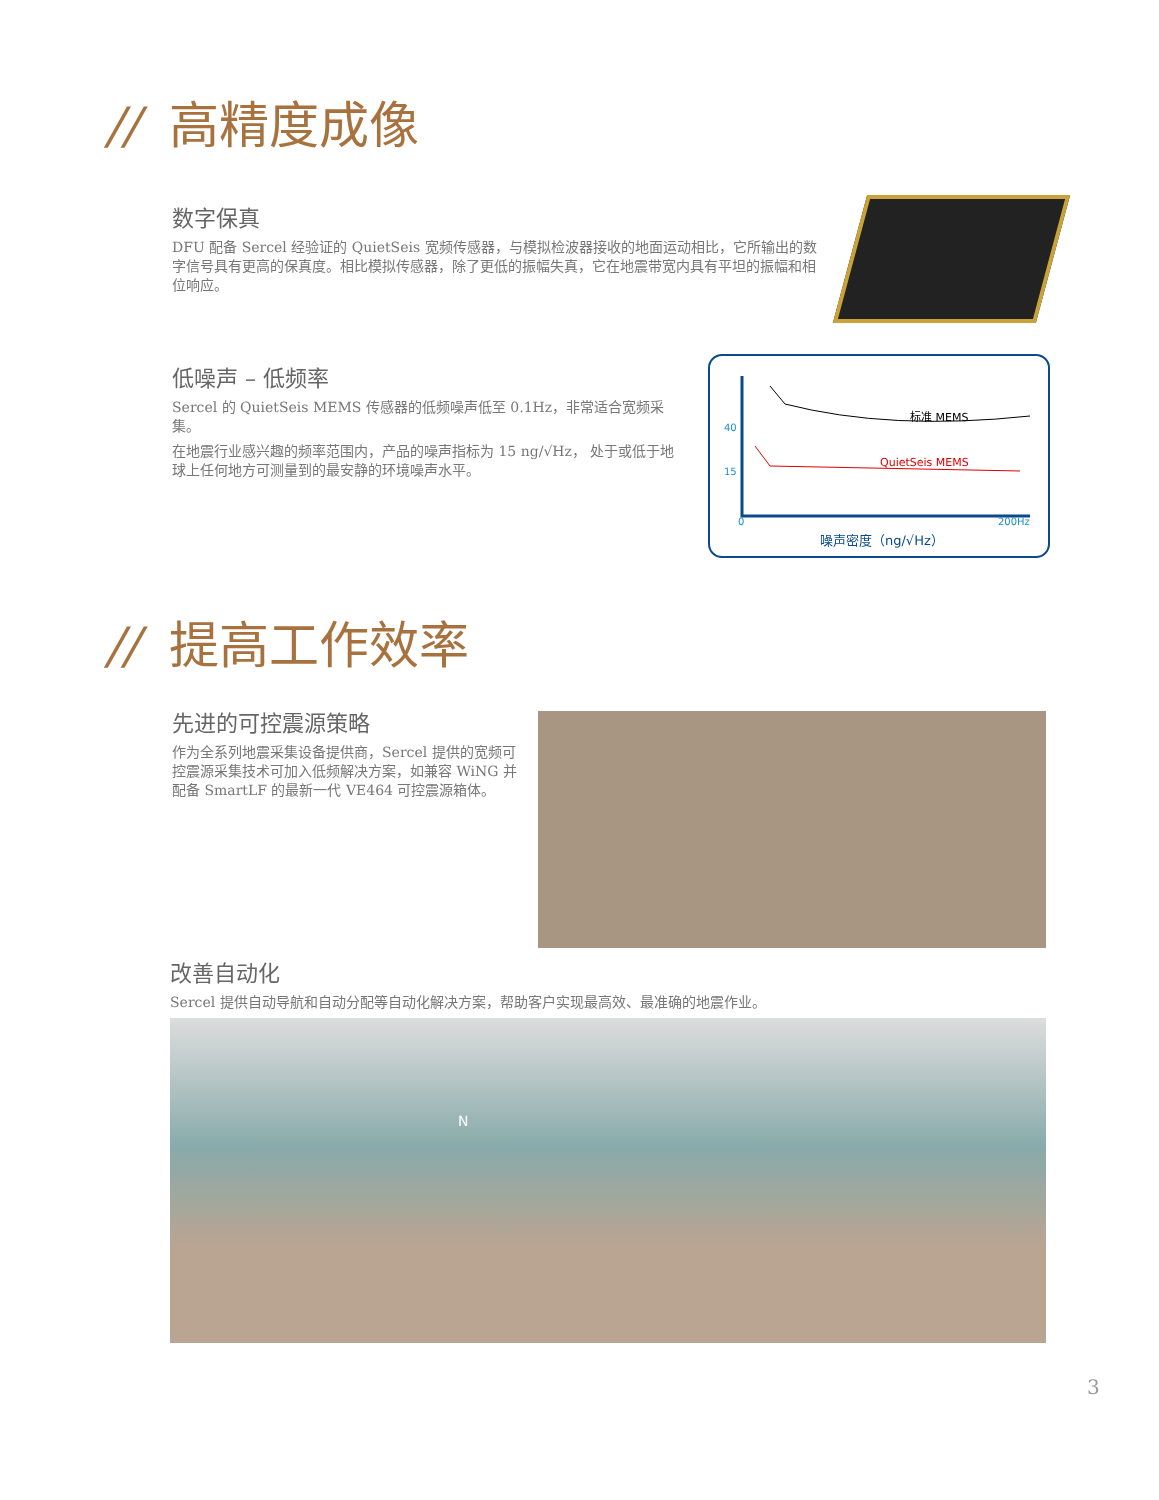// 高精度成像
数字保真
DFU 配备 Sercel 经验证的 QuietSeis 宽频传感器，与模拟检波器接收的地面运动相比，它所输出的数字信号具有更高的保真度。相比模拟传感器，除了更低的振幅失真，它在地震带宽内具有平坦的振幅和相位响应。
低噪声 – 低频率
Sercel 的 QuietSeis MEMS 传感器的低频噪声低至 0.1Hz，非常适合宽频采集。
在地震行业感兴趣的频率范围内，产品的噪声指标为 15 ng/√Hz， 处于或低于地球上任何地方可测量到的最安静的环境噪声水平。
标准 MEMS
QuietSeis MEMS
40
15
0 200Hz
噪声密度（ng/√Hz）
// 提高工作效率
先进的可控震源策略
作为全系列地震采集设备提供商，Sercel 提供的宽频可控震源采集技术可加入低频解决方案，如兼容 WiNG 并配备 SmartLF 的最新一代 VE464 可控震源箱体。
改善自动化
Sercel 提供自动导航和自动分配等自动化解决方案，帮助客户实现最高效、最准确的地震作业。
N
3